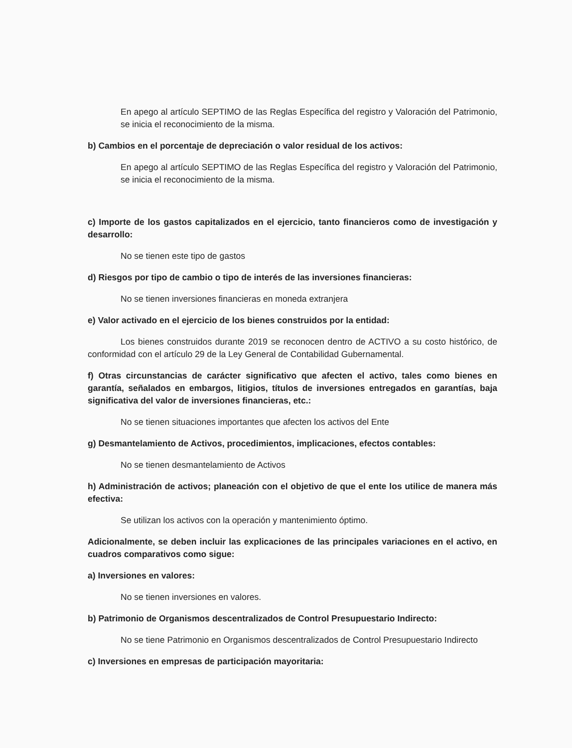En apego al artículo SEPTIMO de las Reglas Específica del registro y Valoración del Patrimonio, se inicia el reconocimiento de la misma.
b) Cambios en el porcentaje de depreciación o valor residual de los activos:
En apego al artículo SEPTIMO de las Reglas Específica del registro y Valoración del Patrimonio, se inicia el reconocimiento de la misma.
c) Importe de los gastos capitalizados en el ejercicio, tanto financieros como de investigación y desarrollo:
No se tienen este tipo de gastos
d) Riesgos por tipo de cambio o tipo de interés de las inversiones financieras:
No se tienen inversiones financieras en moneda extranjera
e) Valor activado en el ejercicio de los bienes construidos por la entidad:
Los bienes construidos durante 2019 se reconocen dentro de ACTIVO a su costo histórico, de conformidad con el artículo 29 de la Ley General de Contabilidad Gubernamental.
f) Otras circunstancias de carácter significativo que afecten el activo, tales como bienes en garantía, señalados en embargos, litigios, títulos de inversiones entregados en garantías, baja significativa del valor de inversiones financieras, etc.:
No se tienen situaciones importantes que afecten los activos del Ente
g) Desmantelamiento de Activos, procedimientos, implicaciones, efectos contables:
No se tienen desmantelamiento de Activos
h) Administración de activos; planeación con el objetivo de que el ente los utilice de manera más efectiva:
Se utilizan los activos con la operación y mantenimiento óptimo.
Adicionalmente, se deben incluir las explicaciones de las principales variaciones en el activo, en cuadros comparativos como sigue:
a) Inversiones en valores:
No se tienen inversiones en valores.
b) Patrimonio de Organismos descentralizados de Control Presupuestario Indirecto:
No se tiene Patrimonio en Organismos descentralizados de Control Presupuestario Indirecto
c) Inversiones en empresas de participación mayoritaria: